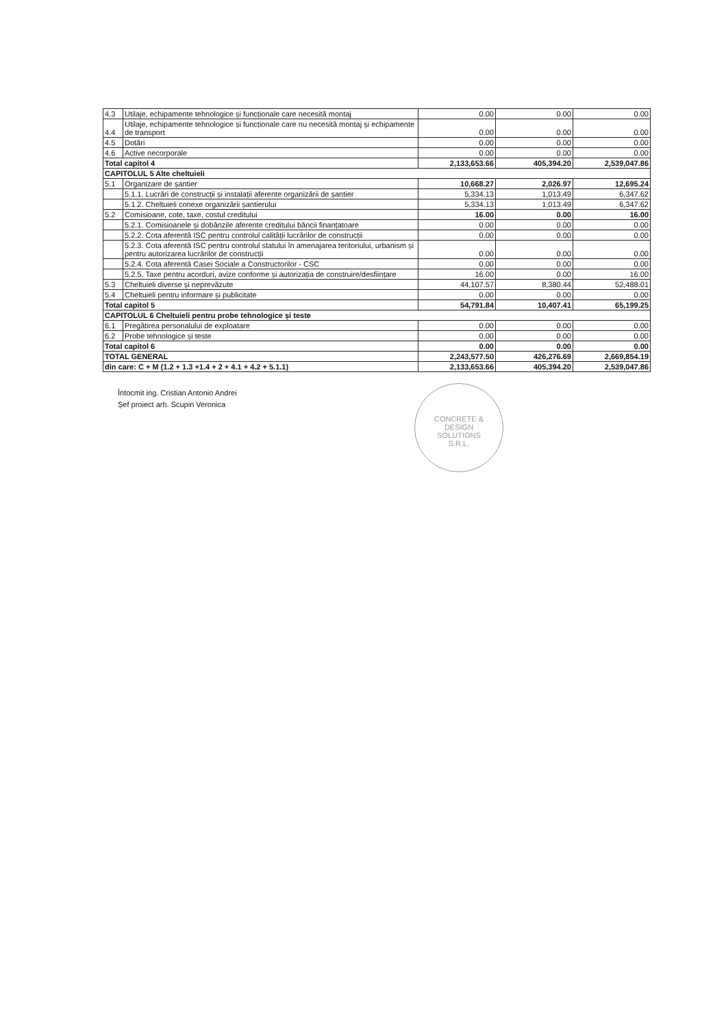| 4.3 | Utilaje, echipamente tehnologice și funcționale care necesită montaj | 0.00 | 0.00 | 0.00 |
| 4.4 | Utilaje, echipamente tehnologice și funcționale care nu necesită montaj și echipamente de transport | 0.00 | 0.00 | 0.00 |
| 4.5 | Dotări | 0.00 | 0.00 | 0.00 |
| 4.6 | Active necorporale | 0.00 | 0.00 | 0.00 |
| Total capitol 4 | | 2,133,653.66 | 405,394.20 | 2,539,047.86 |
| CAPITOLUL 5 Alte cheltuieli | | | | |
| 5.1 | Organizare de șantier | 10,668.27 | 2,026.97 | 12,695.24 |
| | 5.1.1. Lucrări de construcții și instalații aferente organizării de șantier | 5,334.13 | 1,013.49 | 6,347.62 |
| | 5.1.2. Cheltuieli conexe organizării șantierului | 5,334.13 | 1,013.49 | 6,347.62 |
| 5.2 | Comisioane, cote, taxe, costul creditului | 16.00 | 0.00 | 16.00 |
| | 5.2.1. Comisioanele și dobânzile aferente creditului băncii finanțatoare | 0.00 | 0.00 | 0.00 |
| | 5.2.2. Cota aferentă ISC pentru controlul calității lucrărilor de construcții | 0.00 | 0.00 | 0.00 |
| | 5.2.3. Cota aferentă ISC pentru controlul statului în amenajarea teritoriului, urbanism și pentru autorizarea lucrărilor de construcții | 0.00 | 0.00 | 0.00 |
| | 5.2.4. Cota aferentă Casei Sociale a Constructorilor - CSC | 0.00 | 0.00 | 0.00 |
| | 5.2.5. Taxe pentru acorduri, avize conforme și autorizația de construire/desființare | 16.00 | 0.00 | 16.00 |
| 5.3 | Cheltuieli diverse și neprevăzute | 44,107.57 | 8,380.44 | 52,488.01 |
| 5.4 | Cheltuieli pentru informare și publicitate | 0.00 | 0.00 | 0.00 |
| Total capitol 5 | | 54,791.84 | 10,407.41 | 65,199.25 |
| CAPITOLUL 6 Cheltuieli pentru probe tehnologice și teste | | | | |
| 6.1 | Pregătirea personalului de exploatare | 0.00 | 0.00 | 0.00 |
| 6.2 | Probe tehnologice și teste | 0.00 | 0.00 | 0.00 |
| Total capitol 6 | | 0.00 | 0.00 | 0.00 |
| TOTAL GENERAL | | 2,243,577.50 | 426,276.69 | 2,669,854.19 |
| din care: C + M (1.2 + 1.3 +1.4 + 2 + 4.1 + 4.2 + 5.1.1) | | 2,133,653.66 | 405,394.20 | 2,539,047.86 |
Întocmit ing. Cristian Antonio Andrei
Șef proiect arh. Scupin Veronica
CONCRETE &
DESIGN
SOLUTIONS
S.R.L.